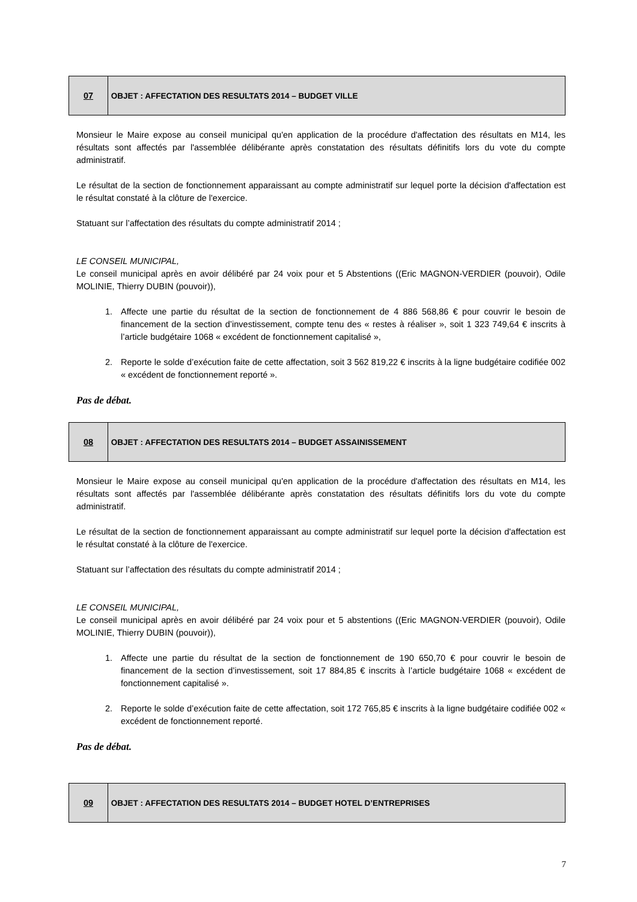| 07 | OBJET : AFFECTATION DES RESULTATS 2014 – BUDGET VILLE |
Monsieur le Maire expose au conseil municipal qu'en application de la procédure d'affectation des résultats en M14, les résultats sont affectés par l'assemblée délibérante après constatation des résultats définitifs lors du vote du compte administratif.
Le résultat de la section de fonctionnement apparaissant au compte administratif sur lequel porte la décision d'affectation est le résultat constaté à la clôture de l'exercice.
Statuant sur l’affectation des résultats du compte administratif 2014 ;
LE CONSEIL MUNICIPAL,
Le conseil municipal après en avoir délibéré par 24 voix pour et 5 Abstentions ((Eric MAGNON-VERDIER (pouvoir), Odile MOLINIE, Thierry DUBIN (pouvoir)),
1. Affecte une partie du résultat de la section de fonctionnement de 4 886 568,86 € pour couvrir le besoin de financement de la section d’investissement, compte tenu des « restes à réaliser », soit 1 323 749,64 € inscrits à l’article budgétaire 1068 « excédent de fonctionnement capitalisé »,
2. Reporte le solde d’exécution faite de cette affectation, soit 3 562 819,22 € inscrits à la ligne budgétaire codifiée 002 « excédent de fonctionnement reporté ».
Pas de débat.
| 08 | OBJET : AFFECTATION DES RESULTATS 2014 – BUDGET ASSAINISSEMENT |
Monsieur le Maire expose au conseil municipal qu'en application de la procédure d'affectation des résultats en M14, les résultats sont affectés par l'assemblée délibérante après constatation des résultats définitifs lors du vote du compte administratif.
Le résultat de la section de fonctionnement apparaissant au compte administratif sur lequel porte la décision d'affectation est le résultat constaté à la clôture de l'exercice.
Statuant sur l’affectation des résultats du compte administratif 2014 ;
LE CONSEIL MUNICIPAL,
Le conseil municipal après en avoir délibéré par 24 voix pour et 5 abstentions ((Eric MAGNON-VERDIER (pouvoir), Odile MOLINIE, Thierry DUBIN (pouvoir)),
1. Affecte une partie du résultat de la section de fonctionnement de 190 650,70 € pour couvrir le besoin de financement de la section d’investissement, soit 17 884,85 € inscrits à l’article budgétaire 1068 « excédent de fonctionnement capitalisé ».
2. Reporte le solde d’exécution faite de cette affectation, soit 172 765,85 € inscrits à la ligne budgétaire codifiée 002 « excédent de fonctionnement reporté.
Pas de débat.
| 09 | OBJET : AFFECTATION DES RESULTATS 2014 – BUDGET HOTEL D’ENTREPRISES |
7